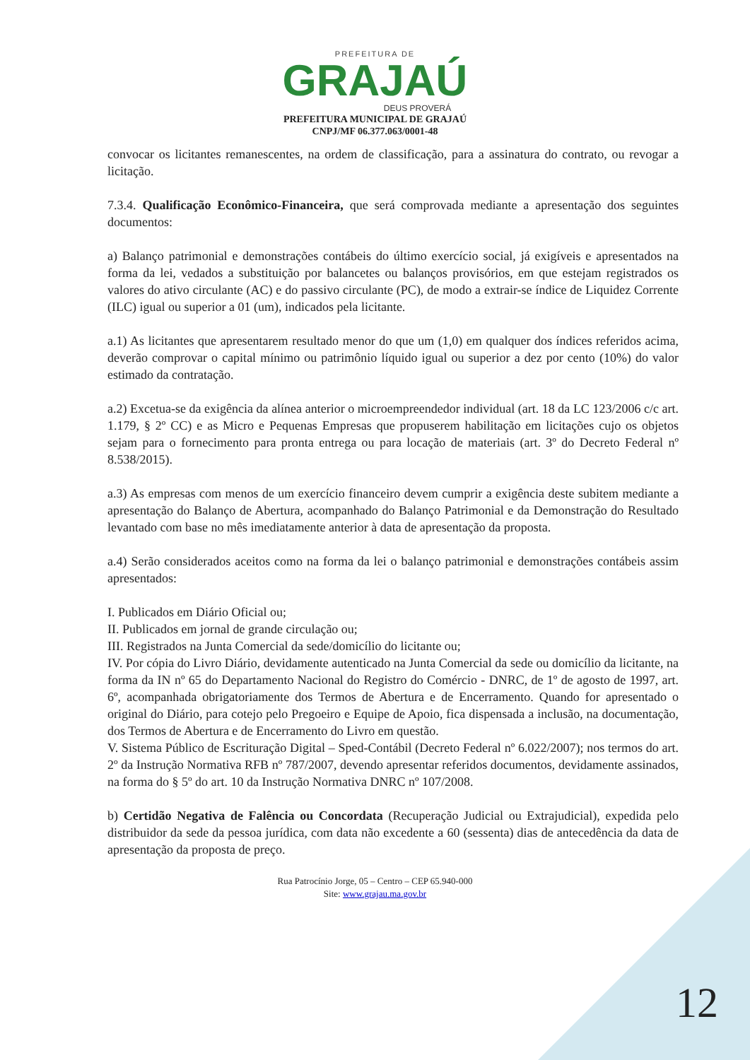PREFEITURA DE
GRAJAÚ
DEUS PROVERÁ
PREFEITURA MUNICIPAL DE GRAJAÚ
CNPJ/MF 06.377.063/0001-48
convocar os licitantes remanescentes, na ordem de classificação, para a assinatura do contrato, ou revogar a licitação.
7.3.4. Qualificação Econômico-Financeira, que será comprovada mediante a apresentação dos seguintes documentos:
a) Balanço patrimonial e demonstrações contábeis do último exercício social, já exigíveis e apresentados na forma da lei, vedados a substituição por balancetes ou balanços provisórios, em que estejam registrados os valores do ativo circulante (AC) e do passivo circulante (PC), de modo a extrair-se índice de Liquidez Corrente (ILC) igual ou superior a 01 (um), indicados pela licitante.
a.1) As licitantes que apresentarem resultado menor do que um (1,0) em qualquer dos índices referidos acima, deverão comprovar o capital mínimo ou patrimônio líquido igual ou superior a dez por cento (10%) do valor estimado da contratação.
a.2) Excetua-se da exigência da alínea anterior o microempreendedor individual (art. 18 da LC 123/2006 c/c art. 1.179, § 2º CC) e as Micro e Pequenas Empresas que propuserem habilitação em licitações cujo os objetos sejam para o fornecimento para pronta entrega ou para locação de materiais (art. 3º do Decreto Federal nº 8.538/2015).
a.3) As empresas com menos de um exercício financeiro devem cumprir a exigência deste subitem mediante a apresentação do Balanço de Abertura, acompanhado do Balanço Patrimonial e da Demonstração do Resultado levantado com base no mês imediatamente anterior à data de apresentação da proposta.
a.4) Serão considerados aceitos como na forma da lei o balanço patrimonial e demonstrações contábeis assim apresentados:
I. Publicados em Diário Oficial ou;
II. Publicados em jornal de grande circulação ou;
III. Registrados na Junta Comercial da sede/domicílio do licitante ou;
IV. Por cópia do Livro Diário, devidamente autenticado na Junta Comercial da sede ou domicílio da licitante, na forma da IN nº 65 do Departamento Nacional do Registro do Comércio - DNRC, de 1º de agosto de 1997, art. 6º, acompanhada obrigatoriamente dos Termos de Abertura e de Encerramento. Quando for apresentado o original do Diário, para cotejo pelo Pregoeiro e Equipe de Apoio, fica dispensada a inclusão, na documentação, dos Termos de Abertura e de Encerramento do Livro em questão.
V. Sistema Público de Escrituração Digital – Sped-Contábil (Decreto Federal nº 6.022/2007); nos termos do art. 2º da Instrução Normativa RFB nº 787/2007, devendo apresentar referidos documentos, devidamente assinados, na forma do § 5º do art. 10 da Instrução Normativa DNRC nº 107/2008.
b) Certidão Negativa de Falência ou Concordata (Recuperação Judicial ou Extrajudicial), expedida pelo distribuidor da sede da pessoa jurídica, com data não excedente a 60 (sessenta) dias de antecedência da data de apresentação da proposta de preço.
Rua Patrocínio Jorge, 05 – Centro – CEP 65.940-000
Site: www.grajau.ma.gov.br
12